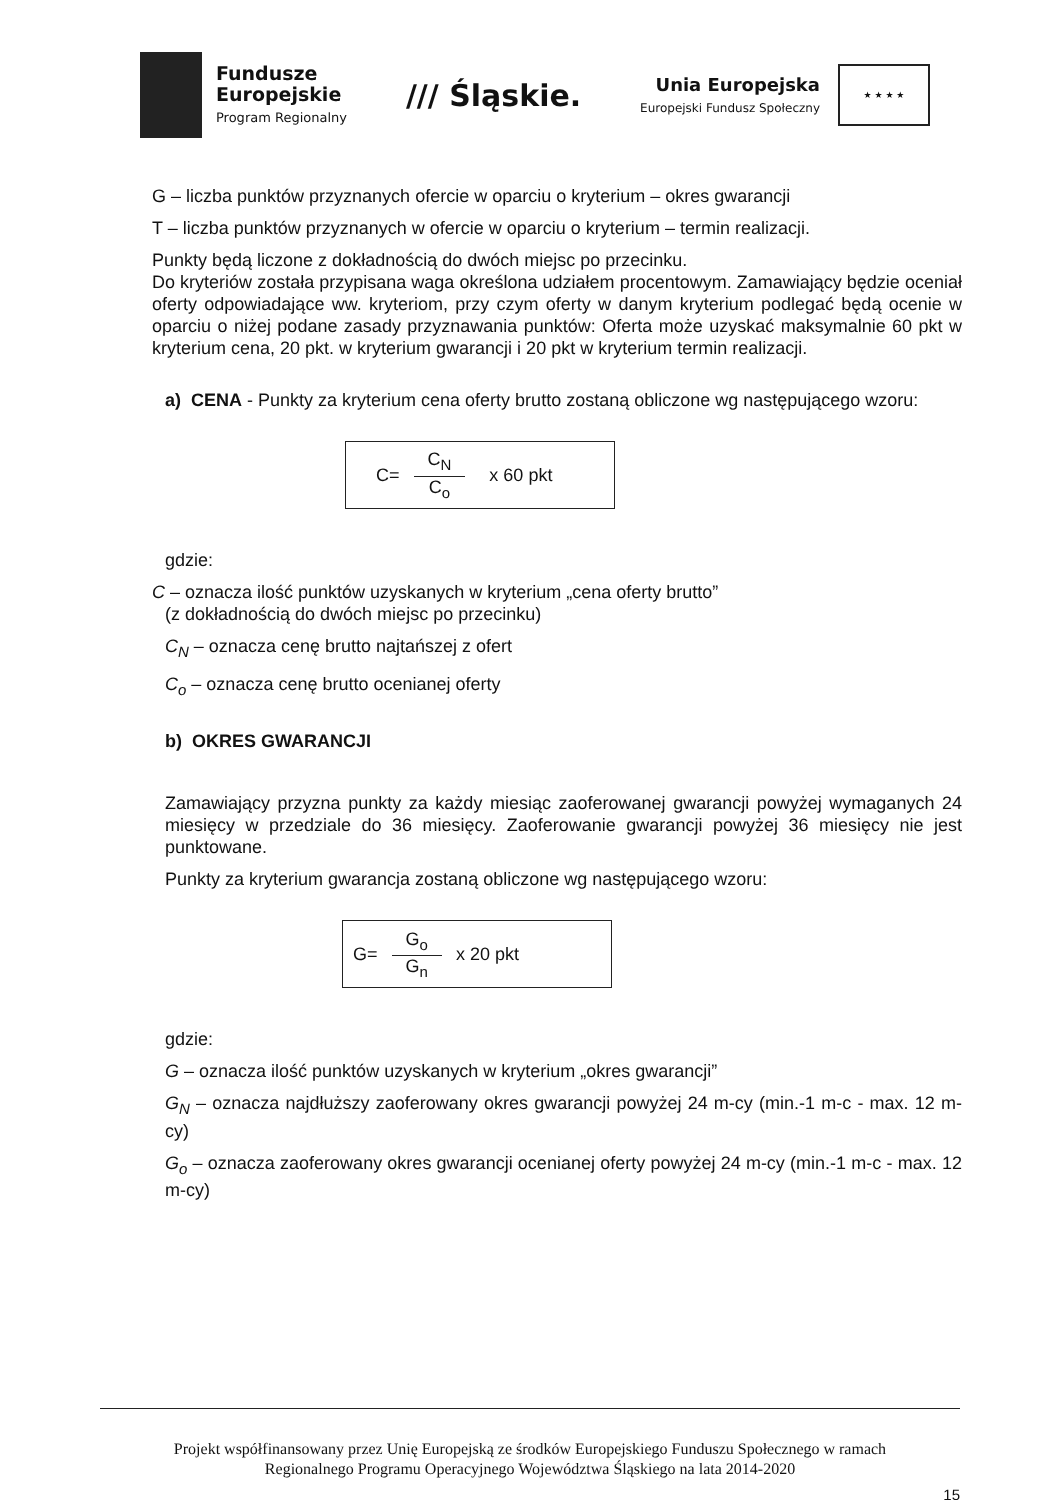Fundusze
Europejskie
Program Regionalny
/// Śląskie.
Unia Europejska
Europejski Fundusz Społeczny
★ ★ ★ ★
G – liczba punktów przyznanych ofercie w oparciu o kryterium – okres gwarancji
T – liczba punktów przyznanych w ofercie w oparciu o kryterium – termin realizacji.
Punkty będą liczone z dokładnością do dwóch miejsc po przecinku.
Do kryteriów została przypisana waga określona udziałem procentowym. Zamawiający będzie oceniał oferty odpowiadające ww. kryteriom, przy czym oferty w danym kryterium podlegać będą ocenie w oparciu o niżej podane zasady przyznawania punktów: Oferta może uzyskać maksymalnie 60 pkt w kryterium cena, 20 pkt. w kryterium gwarancji i 20 pkt w kryterium termin realizacji.
a) CENA - Punkty za kryterium cena oferty brutto zostaną obliczone wg następującego wzoru:
C= C<sub>N</sub> C<sub>o</sub> x 60 pkt
gdzie:
C – oznacza ilość punktów uzyskanych w kryterium „cena oferty brutto”
(z dokładnością do dwóch miejsc po przecinku)
C<sub>N</sub> – oznacza cenę brutto najtańszej z ofert
C<sub>o</sub> – oznacza cenę brutto ocenianej oferty
b) OKRES GWARANCJI
Zamawiający przyzna punkty za każdy miesiąc zaoferowanej gwarancji powyżej wymaganych 24 miesięcy w przedziale do 36 miesięcy. Zaoferowanie gwarancji powyżej 36 miesięcy nie jest punktowane.
Punkty za kryterium gwarancja zostaną obliczone wg następującego wzoru:
G= G<sub>o</sub> G<sub>n</sub> x 20 pkt
gdzie:
G – oznacza ilość punktów uzyskanych w kryterium „okres gwarancji”
G<sub>N</sub> – oznacza najdłuższy zaoferowany okres gwarancji powyżej 24 m-cy (min.-1 m-c - max. 12 m-cy)
G<sub>o</sub> – oznacza zaoferowany okres gwarancji ocenianej oferty powyżej 24 m-cy (min.-1 m-c - max. 12 m-cy)
Projekt współfinansowany przez Unię Europejską ze środków Europejskiego Funduszu Społecznego w ramach
Regionalnego Programu Operacyjnego Województwa Śląskiego na lata 2014-2020
15